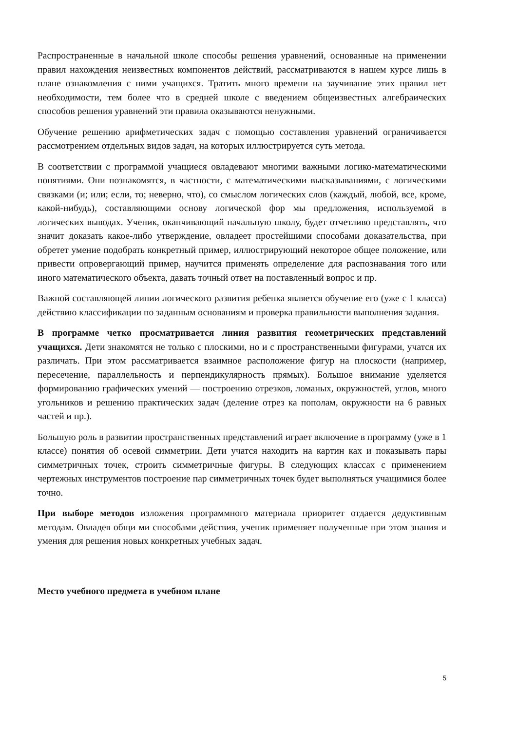Распространенные в начальной школе способы решения уравнений, основанные на применении правил нахождения неизвестных компонентов действий, рассматриваются в нашем курсе лишь в плане ознакомления с ними учащихся. Тратить много времени на заучивание этих правил нет необходимости, тем более что в средней школе с введением общеизвестных алгебраических способов решения уравнений эти правила оказываются ненужными.
Обучение решению арифметических задач с помощью составления уравнений ограничивается рассмотрением отдельных видов задач, на которых иллюстрируется суть метода.
В соответствии с программой учащиеся овладевают многими важными логико-математическими понятиями. Они познакомятся, в частности, с математическими высказываниями, с логическими связками (и; или; если, то; неверно, что), со смыслом логических слов (каждый, любой, все, кроме, какой-нибудь), составляющими основу логической фор мы предложения, используемой в логических выводах. Ученик, оканчивающий начальную школу, будет отчетливо представлять, что значит доказать какое-либо утверждение, овладеет простейшими способами доказательства, при обретет умение подобрать конкретный пример, иллюстрирующий некоторое общее положение, или привести опровергающий пример, научится применять определение для распознавания того или иного математического объекта, давать точный ответ на поставленный вопрос и пр.
Важной составляющей линии логического развития ребенка является обучение его (уже с 1 класса) действию классификации по заданным основаниям и проверка правильности выполнения задания.
В программе четко просматривается линия развития геометрических представлений учащихся. Дети знакомятся не только с плоскими, но и с пространственными фигурами, учатся их различать. При этом рассматривается взаимное расположение фигур на плоскости (например, пересечение, параллельность и перпендикулярность прямых). Большое внимание уделяется формированию графических умений — построению отрезков, ломаных, окружностей, углов, много угольников и решению практических задач (деление отрез ка пополам, окружности на 6 равных частей и пр.).
Большую роль в развитии пространственных представлений играет включение в программу (уже в 1 классе) понятия об осевой симметрии. Дети учатся находить на картин ках и показывать пары симметричных точек, строить симметричные фигуры. В следующих классах с применением чертежных инструментов построение пар симметричных точек будет выполняться учащимися более точно.
При выборе методов изложения программного материала приоритет отдается дедуктивным методам. Овладев общи ми способами действия, ученик применяет полученные при этом знания и умения для решения новых конкретных учебных задач.
Место учебного предмета в учебном плане
5